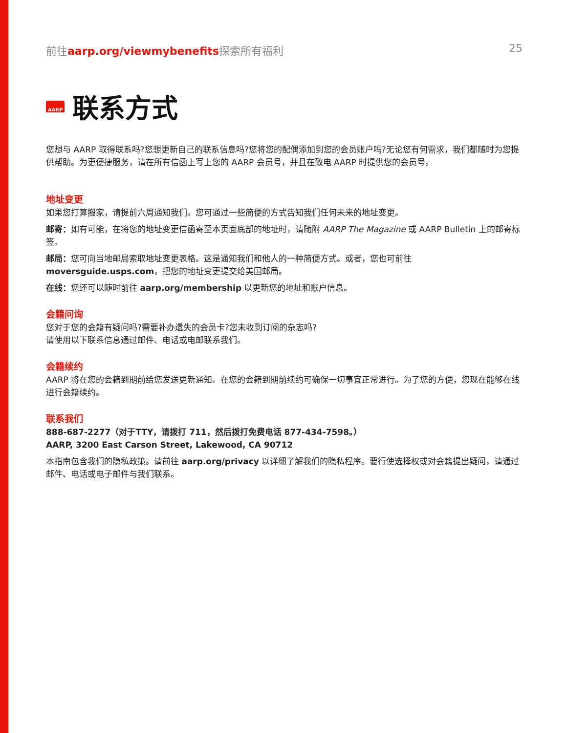前往aarp.org/viewmybenefits探索所有福利 25
AARP 联系方式
您想与 AARP 取得联系吗?您想更新自己的联系信息吗?您将您的配偶添加到您的会员账户吗?无论您有何需求，我们都随时为您提供帮助。为更便捷服务，请在所有信函上写上您的 AARP 会员号，并且在致电 AARP 时提供您的会员号。
地址变更
如果您打算搬家，请提前六周通知我们。您可通过一些简便的方式告知我们任何未来的地址变更。
邮寄：如有可能，在将您的地址变更信函寄至本页面底部的地址时，请随附 AARP The Magazine 或 AARP Bulletin 上的邮寄标签。
邮局：您可向当地邮局索取地址变更表格。这是通知我们和他人的一种简便方式。或者，您也可前往 moversguide.usps.com，把您的地址变更提交给美国邮局。
在线：您还可以随时前往 aarp.org/membership 以更新您的地址和账户信息。
会籍问询
您对于您的会籍有疑问吗?需要补办遗失的会员卡?您未收到订阅的杂志吗?
请使用以下联系信息通过邮件、电话或电邮联系我们。
会籍续约
AARP 将在您的会籍到期前给您发送更新通知。在您的会籍到期前续约可确保一切事宜正常进行。为了您的方便，您现在能够在线进行会籍续约。
联系我们
888-687-2277（对于TTY，请拨打 711，然后拨打免费电话 877-434-7598。）
AARP, 3200 East Carson Street, Lakewood, CA 90712
本指南包含我们的隐私政策。请前往 aarp.org/privacy 以详细了解我们的隐私程序。要行使选择权或对会籍提出疑问，请通过邮件、电话或电子邮件与我们联系。